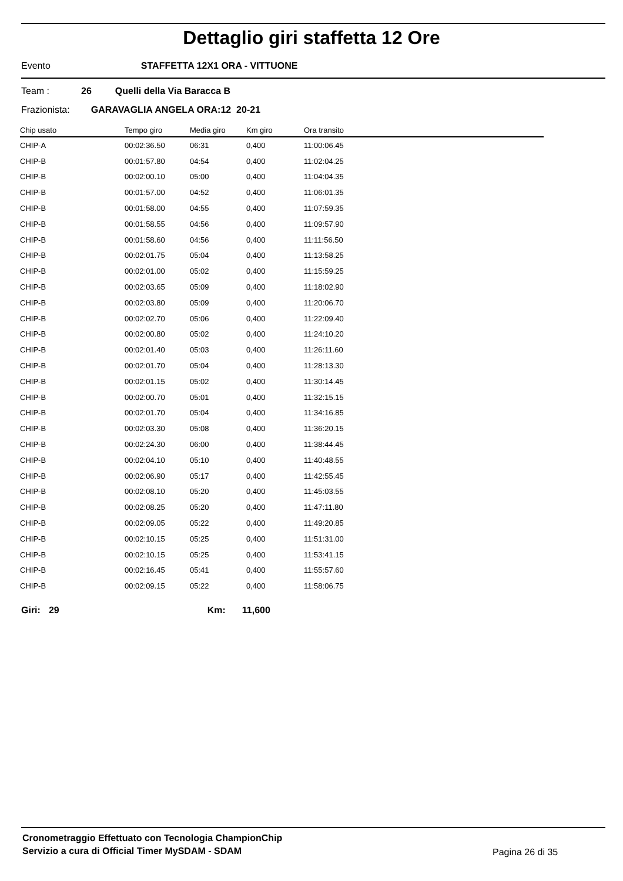Dettaglio giri staffetta 12 Ore
Evento STAFFETTA 12X1 ORA - VITTUONE
Team : 26 Quelli della Via Baracca B
Frazionista: GARAVAGLIA ANGELA ORA:12 20-21
| Chip usato | Tempo giro | Media giro | Km giro | Ora transito |
| --- | --- | --- | --- | --- |
| CHIP-A | 00:02:36.50 | 06:31 | 0,400 | 11:00:06.45 |
| CHIP-B | 00:01:57.80 | 04:54 | 0,400 | 11:02:04.25 |
| CHIP-B | 00:02:00.10 | 05:00 | 0,400 | 11:04:04.35 |
| CHIP-B | 00:01:57.00 | 04:52 | 0,400 | 11:06:01.35 |
| CHIP-B | 00:01:58.00 | 04:55 | 0,400 | 11:07:59.35 |
| CHIP-B | 00:01:58.55 | 04:56 | 0,400 | 11:09:57.90 |
| CHIP-B | 00:01:58.60 | 04:56 | 0,400 | 11:11:56.50 |
| CHIP-B | 00:02:01.75 | 05:04 | 0,400 | 11:13:58.25 |
| CHIP-B | 00:02:01.00 | 05:02 | 0,400 | 11:15:59.25 |
| CHIP-B | 00:02:03.65 | 05:09 | 0,400 | 11:18:02.90 |
| CHIP-B | 00:02:03.80 | 05:09 | 0,400 | 11:20:06.70 |
| CHIP-B | 00:02:02.70 | 05:06 | 0,400 | 11:22:09.40 |
| CHIP-B | 00:02:00.80 | 05:02 | 0,400 | 11:24:10.20 |
| CHIP-B | 00:02:01.40 | 05:03 | 0,400 | 11:26:11.60 |
| CHIP-B | 00:02:01.70 | 05:04 | 0,400 | 11:28:13.30 |
| CHIP-B | 00:02:01.15 | 05:02 | 0,400 | 11:30:14.45 |
| CHIP-B | 00:02:00.70 | 05:01 | 0,400 | 11:32:15.15 |
| CHIP-B | 00:02:01.70 | 05:04 | 0,400 | 11:34:16.85 |
| CHIP-B | 00:02:03.30 | 05:08 | 0,400 | 11:36:20.15 |
| CHIP-B | 00:02:24.30 | 06:00 | 0,400 | 11:38:44.45 |
| CHIP-B | 00:02:04.10 | 05:10 | 0,400 | 11:40:48.55 |
| CHIP-B | 00:02:06.90 | 05:17 | 0,400 | 11:42:55.45 |
| CHIP-B | 00:02:08.10 | 05:20 | 0,400 | 11:45:03.55 |
| CHIP-B | 00:02:08.25 | 05:20 | 0,400 | 11:47:11.80 |
| CHIP-B | 00:02:09.05 | 05:22 | 0,400 | 11:49:20.85 |
| CHIP-B | 00:02:10.15 | 05:25 | 0,400 | 11:51:31.00 |
| CHIP-B | 00:02:10.15 | 05:25 | 0,400 | 11:53:41.15 |
| CHIP-B | 00:02:16.45 | 05:41 | 0,400 | 11:55:57.60 |
| CHIP-B | 00:02:09.15 | 05:22 | 0,400 | 11:58:06.75 |
Giri: 29 Km: 11,600
Cronometraggio Effettuato con Tecnologia ChampionChip
Servizio a cura di Official Timer MySDAM - SDAM
Pagina 26 di 35